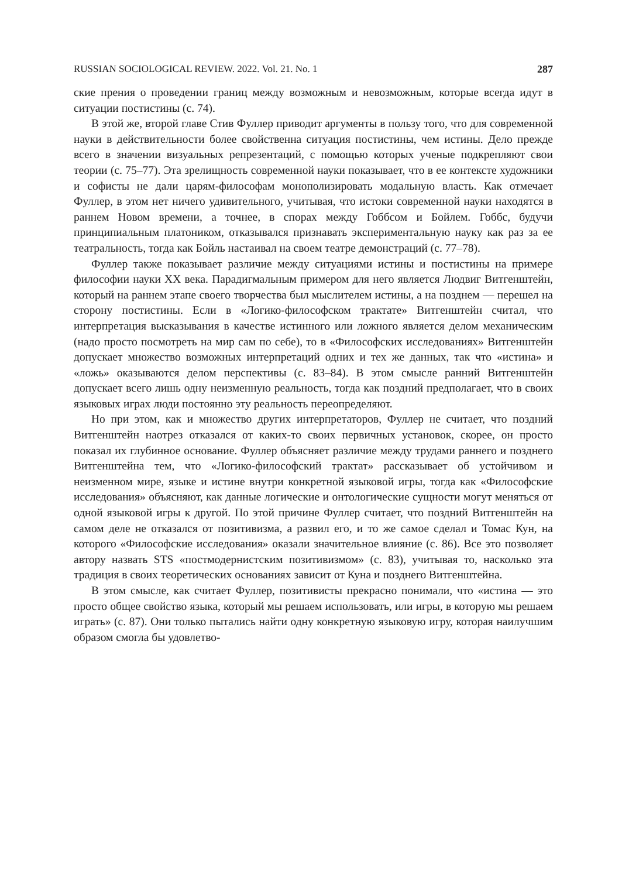RUSSIAN SOCIOLOGICAL REVIEW. 2022. Vol. 21. No. 1 287
ские прения о проведении границ между возможным и невозможным, которые всегда идут в ситуации постистины (с. 74).
В этой же, второй главе Стив Фуллер приводит аргументы в пользу того, что для современной науки в действительности более свойственна ситуация постистины, чем истины. Дело прежде всего в значении визуальных репрезентаций, с помощью которых ученые подкрепляют свои теории (с. 75–77). Эта зрелищность современной науки показывает, что в ее контексте художники и софисты не дали царям-философам монополизировать модальную власть. Как отмечает Фуллер, в этом нет ничего удивительного, учитывая, что истоки современной науки находятся в раннем Новом времени, а точнее, в спорах между Гоббсом и Бойлем. Гоббс, будучи принципиальным платоником, отказывался признавать экспериментальную науку как раз за ее театральность, тогда как Бойль настаивал на своем театре демонстраций (с. 77–78).
Фуллер также показывает различие между ситуациями истины и постистины на примере философии науки XX века. Парадигмальным примером для него является Людвиг Витгенштейн, который на раннем этапе своего творчества был мыслителем истины, а на позднем — перешел на сторону постистины. Если в «Логико-философском трактате» Витгенштейн считал, что интерпретация высказывания в качестве истинного или ложного является делом механическим (надо просто посмотреть на мир сам по себе), то в «Философских исследованиях» Витгенштейн допускает множество возможных интерпретаций одних и тех же данных, так что «истина» и «ложь» оказываются делом перспективы (с. 83–84). В этом смысле ранний Витгенштейн допускает всего лишь одну неизменную реальность, тогда как поздний предполагает, что в своих языковых играх люди постоянно эту реальность переопределяют.
Но при этом, как и множество других интерпретаторов, Фуллер не считает, что поздний Витгенштейн наотрез отказался от каких-то своих первичных установок, скорее, он просто показал их глубинное основание. Фуллер объясняет различие между трудами раннего и позднего Витгенштейна тем, что «Логико-философский трактат» рассказывает об устойчивом и неизменном мире, языке и истине внутри конкретной языковой игры, тогда как «Философские исследования» объясняют, как данные логические и онтологические сущности могут меняться от одной языковой игры к другой. По этой причине Фуллер считает, что поздний Витгенштейн на самом деле не отказался от позитивизма, а развил его, и то же самое сделал и Томас Кун, на которого «Философские исследования» оказали значительное влияние (с. 86). Все это позволяет автору назвать STS «постмодернистским позитивизмом» (с. 83), учитывая то, насколько эта традиция в своих теоретических основаниях зависит от Куна и позднего Витгенштейна.
В этом смысле, как считает Фуллер, позитивисты прекрасно понимали, что «истина — это просто общее свойство языка, который мы решаем использовать, или игры, в которую мы решаем играть» (с. 87). Они только пытались найти одну конкретную языковую игру, которая наилучшим образом смогла бы удовлетво-